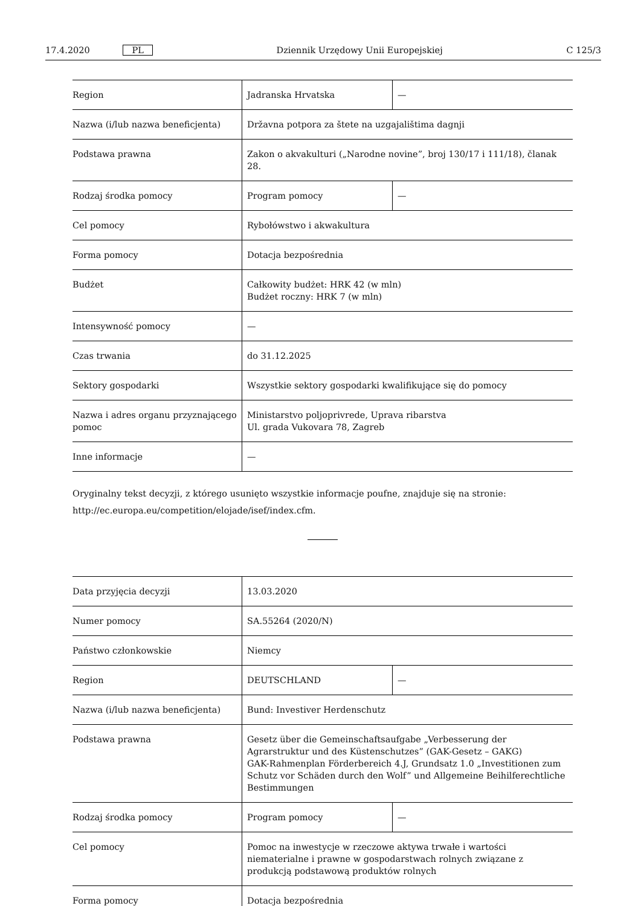17.4.2020 PL Dziennik Urzędowy Unii Europejskiej C 125/3
| Region | Jadranska Hrvatska | — |
| Nazwa (i/lub nazwa beneficjenta) | Državna potpora za štete na uzgajalištima dagnji | |
| Podstawa prawna | Zakon o akvakulturi („Narodne novine”, broj 130/17 i 111/18), članak 28. | |
| Rodzaj środka pomocy | Program pomocy | — |
| Cel pomocy | Rybołówstwo i akwakultura | |
| Forma pomocy | Dotacja bezpośrednia | |
| Budżet | Całkowity budżet: HRK 42 (w mln) Budżet roczny: HRK 7 (w mln) | |
| Intensywność pomocy | — | |
| Czas trwania | do 31.12.2025 | |
| Sektory gospodarki | Wszystkie sektory gospodarki kwalifikujące się do pomocy | |
| Nazwa i adres organu przyznającego pomoc | Ministarstvo poljoprivrede, Uprava ribarstva Ul. grada Vukovara 78, Zagreb | |
| Inne informacje | — | |
Oryginalny tekst decyzji, z którego usunięto wszystkie informacje poufne, znajduje się na stronie:
http://ec.europa.eu/competition/elojade/isef/index.cfm.
| Data przyjęcia decyzji | 13.03.2020 | |
| Numer pomocy | SA.55264 (2020/N) | |
| Państwo członkowskie | Niemcy | |
| Region | DEUTSCHLAND | — |
| Nazwa (i/lub nazwa beneficjenta) | Bund: Investiver Herdenschutz | |
| Podstawa prawna | Gesetz über die Gemeinschaftsaufgabe „Verbesserung der Agrarstruktur und des Küstenschutzes” (GAK-Gesetz – GAKG) GAK-Rahmenplan Förderbereich 4.J, Grundsatz 1.0 „Investitionen zum Schutz vor Schäden durch den Wolf” und Allgemeine Beihilferechtliche Bestimmungen | |
| Rodzaj środka pomocy | Program pomocy | — |
| Cel pomocy | Pomoc na inwestycje w rzeczowe aktywa trwałe i wartości niematerialne i prawne w gospodarstwach rolnych związane z produkcją podstawową produktów rolnych | |
| Forma pomocy | Dotacja bezpośrednia | |